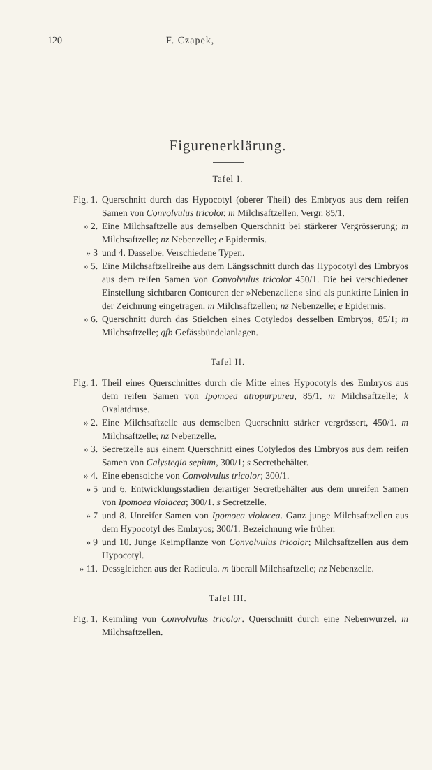120 F. Czapek,
Figurenerklärung.
Tafel I.
Fig. 1. Querschnitt durch das Hypocotyl (oberer Theil) des Embryos aus dem reifen Samen von Convolvulus tricolor. m Milchsaftzellen. Vergr. 85/1.
» 2. Eine Milchsaftzelle aus demselben Querschnitt bei stärkerer Vergrösserung; m Milchsaftzelle; nz Nebenzelle; e Epidermis.
» 3 und 4. Dasselbe. Verschiedene Typen.
» 5. Eine Milchsaftzellreihe aus dem Längsschnitt durch das Hypocotyl des Embryos aus dem reifen Samen von Convolvulus tricolor 450/1. Die bei verschiedener Einstellung sichtbaren Contouren der »Nebenzellen« sind als punktirte Linien in der Zeichnung eingetragen. m Milchsaftzellen; nz Nebenzelle; e Epidermis.
» 6. Querschnitt durch das Stielchen eines Cotyledos desselben Embryos, 85/1; m Milchsaftzelle; gfb Gefässbündelanlagen.
Tafel II.
Fig. 1. Theil eines Querschnittes durch die Mitte eines Hypocotyls des Embryos aus dem reifen Samen von Ipomoea atropurpurea, 85/1. m Milchsaftzelle; k Oxalatdruse.
» 2. Eine Milchsaftzelle aus demselben Querschnitt stärker vergrössert, 450/1. m Milchsaftzelle; nz Nebenzelle.
» 3. Secretzelle aus einem Querschnitt eines Cotyledos des Embryos aus dem reifen Samen von Calystegia sepium, 300/1; s Secretbehälter.
» 4. Eine ebensolche von Convolvulus tricolor; 300/1.
» 5 und 6. Entwicklungsstadien derartiger Secretbehälter aus dem unreifen Samen von Ipomoea violacea; 300/1. s Secretzelle.
» 7 und 8. Unreifer Samen von Ipomoea violacea. Ganz junge Milchsaftzellen aus dem Hypocotyl des Embryos; 300/1. Bezeichnung wie früher.
» 9 und 10. Junge Keimpflanze von Convolvulus tricolor; Milchsaftzellen aus dem Hypocotyl.
» 11. Dessgleichen aus der Radicula. m überall Milchsaftzelle; nz Nebenzelle.
Tafel III.
Fig. 1. Keimling von Convolvulus tricolor. Querschnitt durch eine Nebenwurzel. m Milchsaftzellen.